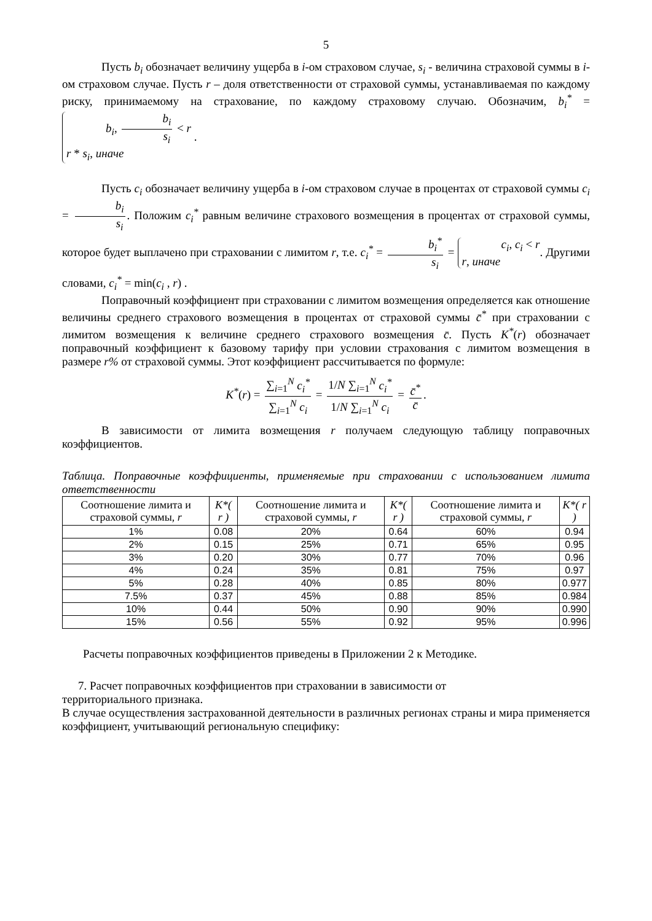5
Пусть b<sub>i</sub> обозначает величину ущерба в i-ом страховом случае, s<sub>i</sub> - величина страховой суммы в i-ом страховом случае. Пусть r – доля ответственности от страховой суммы, устанавливаемая по каждому риску, принимаемому на страхование, по каждому страховому случаю. Обозначим, b<sub>i</sub><sup>*</sup> = b<sub>i</sub>, b<sub>i</sub> s<sub>i</sub> < r
r * s<sub>i</sub>, иначе .
Пусть c<sub>i</sub> обозначает величину ущерба в i-ом страховом случае в процентах от страховой суммы c<sub>i</sub> = b<sub>i</sub> s<sub>i</sub>. Положим c<sub>i</sub><sup>*</sup> равным величине страхового возмещения в процентах от страховой суммы, которое будет выплачено при страховании с лимитом r, т.е. c<sub>i</sub><sup>*</sup> = b<sub>i</sub><sup>*</sup> s<sub>i</sub> = c<sub>i</sub>, c<sub>i</sub> < r
r, иначе. Другими словами, c<sub>i</sub><sup>*</sup> = min(c<sub>i</sub> , r) .
Поправочный коэффициент при страховании с лимитом возмещения определяется как отношение величины среднего страхового возмещения в процентах от страховой суммы c̄<sup>*</sup> при страховании с лимитом возмещения к величине среднего страхового возмещения c̄. Пусть K<sup>*</sup>(r) обозначает поправочный коэффициент к базовому тарифу при условии страхования с лимитом возмещения в размере r% от страховой суммы. Этот коэффициент рассчитывается по формуле:
K<sup>*</sup>(r) = ∑<sub>i=1</sub><sup>N</sup> c<sub>i</sub><sup>*</sup> ∑<sub>i=1</sub><sup>N</sup> c<sub>i</sub> = 1/N ∑<sub>i=1</sub><sup>N</sup> c<sub>i</sub><sup>*</sup> 1/N ∑<sub>i=1</sub><sup>N</sup> c<sub>i</sub> = c̄<sup>*</sup> c̄.
В зависимости от лимита возмещения r получаем следующую таблицу поправочных коэффициентов.
Таблица. Поправочные коэффициенты, применяемые при страховании с использованием лимита ответственности
| Соотношение лимита и страховой суммы, r | K*( r ) | Соотношение лимита и страховой суммы, r | K*( r ) | Соотношение лимита и страховой суммы, r | K*( r ) |
| --- | --- | --- | --- | --- | --- |
| 1% | 0.08 | 20% | 0.64 | 60% | 0.94 |
| 2% | 0.15 | 25% | 0.71 | 65% | 0.95 |
| 3% | 0.20 | 30% | 0.77 | 70% | 0.96 |
| 4% | 0.24 | 35% | 0.81 | 75% | 0.97 |
| 5% | 0.28 | 40% | 0.85 | 80% | 0.977 |
| 7.5% | 0.37 | 45% | 0.88 | 85% | 0.984 |
| 10% | 0.44 | 50% | 0.90 | 90% | 0.990 |
| 15% | 0.56 | 55% | 0.92 | 95% | 0.996 |
Расчеты поправочных коэффициентов приведены в Приложении 2 к Методике.
7. Расчет поправочных коэффициентов при страховании в зависимости от
территориального признака.
В случае осуществления застрахованной деятельности в различных регионах страны и мира применяется коэффициент, учитывающий региональную специфику: